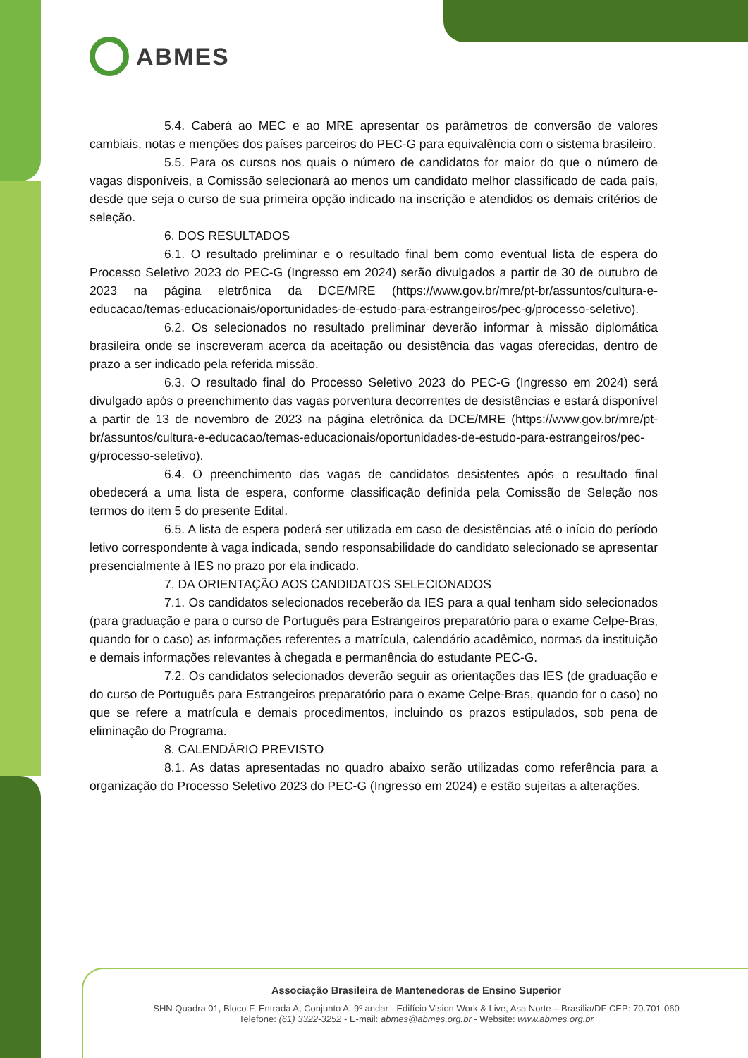ABMES
5.4. Caberá ao MEC e ao MRE apresentar os parâmetros de conversão de valores cambiais, notas e menções dos países parceiros do PEC-G para equivalência com o sistema brasileiro.
5.5. Para os cursos nos quais o número de candidatos for maior do que o número de vagas disponíveis, a Comissão selecionará ao menos um candidato melhor classificado de cada país, desde que seja o curso de sua primeira opção indicado na inscrição e atendidos os demais critérios de seleção.
6. DOS RESULTADOS
6.1. O resultado preliminar e o resultado final bem como eventual lista de espera do Processo Seletivo 2023 do PEC-G (Ingresso em 2024) serão divulgados a partir de 30 de outubro de 2023 na página eletrônica da DCE/MRE (https://www.gov.br/mre/pt-br/assuntos/cultura-e-educacao/temas-educacionais/oportunidades-de-estudo-para-estrangeiros/pec-g/processo-seletivo).
6.2. Os selecionados no resultado preliminar deverão informar à missão diplomática brasileira onde se inscreveram acerca da aceitação ou desistência das vagas oferecidas, dentro de prazo a ser indicado pela referida missão.
6.3. O resultado final do Processo Seletivo 2023 do PEC-G (Ingresso em 2024) será divulgado após o preenchimento das vagas porventura decorrentes de desistências e estará disponível a partir de 13 de novembro de 2023 na página eletrônica da DCE/MRE (https://www.gov.br/mre/pt-br/assuntos/cultura-e-educacao/temas-educacionais/oportunidades-de-estudo-para-estrangeiros/pec-g/processo-seletivo).
6.4. O preenchimento das vagas de candidatos desistentes após o resultado final obedecerá a uma lista de espera, conforme classificação definida pela Comissão de Seleção nos termos do item 5 do presente Edital.
6.5. A lista de espera poderá ser utilizada em caso de desistências até o início do período letivo correspondente à vaga indicada, sendo responsabilidade do candidato selecionado se apresentar presencialmente à IES no prazo por ela indicado.
7. DA ORIENTAÇÃO AOS CANDIDATOS SELECIONADOS
7.1. Os candidatos selecionados receberão da IES para a qual tenham sido selecionados (para graduação e para o curso de Português para Estrangeiros preparatório para o exame Celpe-Bras, quando for o caso) as informações referentes a matrícula, calendário acadêmico, normas da instituição e demais informações relevantes à chegada e permanência do estudante PEC-G.
7.2. Os candidatos selecionados deverão seguir as orientações das IES (de graduação e do curso de Português para Estrangeiros preparatório para o exame Celpe-Bras, quando for o caso) no que se refere a matrícula e demais procedimentos, incluindo os prazos estipulados, sob pena de eliminação do Programa.
8. CALENDÁRIO PREVISTO
8.1. As datas apresentadas no quadro abaixo serão utilizadas como referência para a organização do Processo Seletivo 2023 do PEC-G (Ingresso em 2024) e estão sujeitas a alterações.
Associação Brasileira de Mantenedoras de Ensino Superior
SHN Quadra 01, Bloco F, Entrada A, Conjunto A, 9º andar - Edifício Vision Work & Live, Asa Norte – Brasília/DF CEP: 70.701-060
Telefone: (61) 3322-3252 - E-mail: abmes@abmes.org.br - Website: www.abmes.org.br